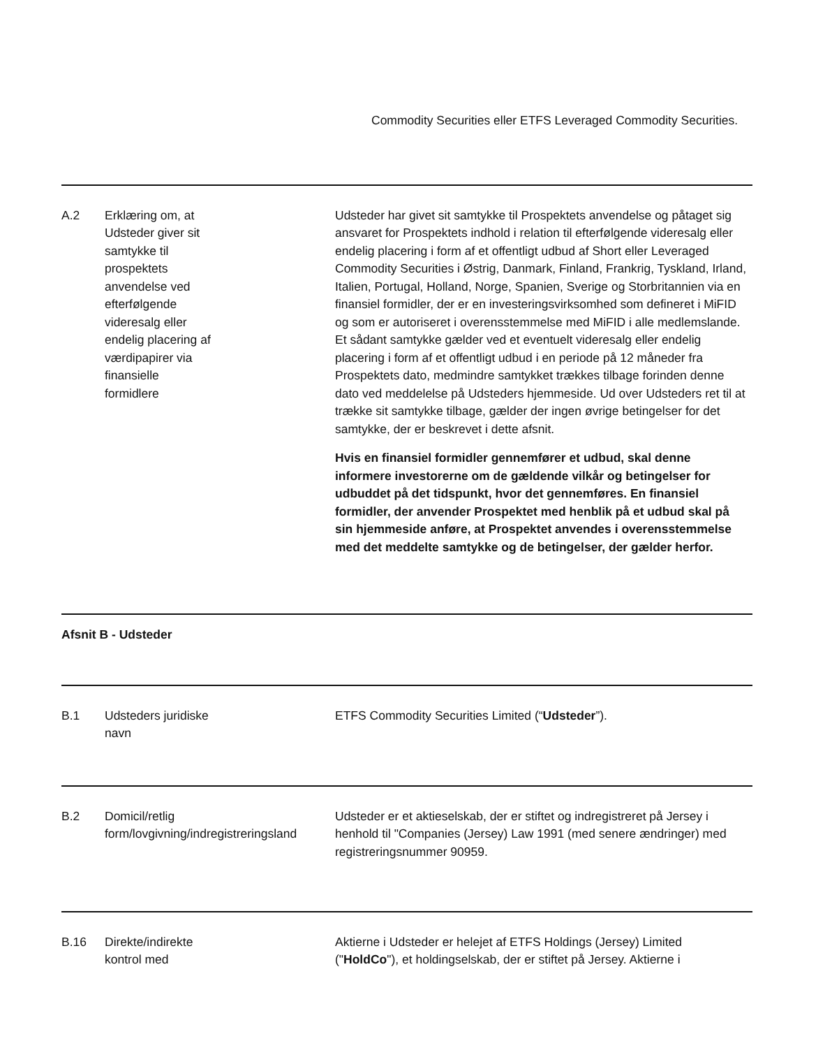Commodity Securities eller ETFS Leveraged Commodity Securities.
A.2 Erklæring om, at
Udsteder giver sit
samtykke til
prospektets
anvendelse ved
efterfølgende
videresalg eller
endelig placering af
værdipapirer via
finansielle
formidlere
Udsteder har givet sit samtykke til Prospektets anvendelse og påtaget sig ansvaret for Prospektets indhold i relation til efterfølgende videresalg eller endelig placering i form af et offentligt udbud af Short eller Leveraged Commodity Securities i Østrig, Danmark, Finland, Frankrig, Tyskland, Irland, Italien, Portugal, Holland, Norge, Spanien, Sverige og Storbritannien via en finansiel formidler, der er en investeringsvirksomhed som defineret i MiFID og som er autoriseret i overensstemmelse med MiFID i alle medlemslande. Et sådant samtykke gælder ved et eventuelt videresalg eller endelig placering i form af et offentligt udbud i en periode på 12 måneder fra Prospektets dato, medmindre samtykket trækkes tilbage forinden denne dato ved meddelelse på Udsteders hjemmeside. Ud over Udsteders ret til at trække sit samtykke tilbage, gælder der ingen øvrige betingelser for det samtykke, der er beskrevet i dette afsnit.
Hvis en finansiel formidler gennemfører et udbud, skal denne informere investorerne om de gældende vilkår og betingelser for udbuddet på det tidspunkt, hvor det gennemføres. En finansiel formidler, der anvender Prospektet med henblik på et udbud skal på sin hjemmeside anføre, at Prospektet anvendes i overensstemmelse med det meddelte samtykke og de betingelser, der gælder herfor.
Afsnit B - Udsteder
B.1 Udsteders juridiske
navn
ETFS Commodity Securities Limited (“Udsteder”).
B.2 Domicil/retlig
form/lovgivning/indregistreringsland
Udsteder er et aktieselskab, der er stiftet og indregistreret på Jersey i henhold til "Companies (Jersey) Law 1991 (med senere ændringer) med registreringsnummer 90959.
B.16 Direkte/indirekte
kontrol med
Aktierne i Udsteder er helejet af ETFS Holdings (Jersey) Limited ("HoldCo"), et holdingselskab, der er stiftet på Jersey. Aktierne i